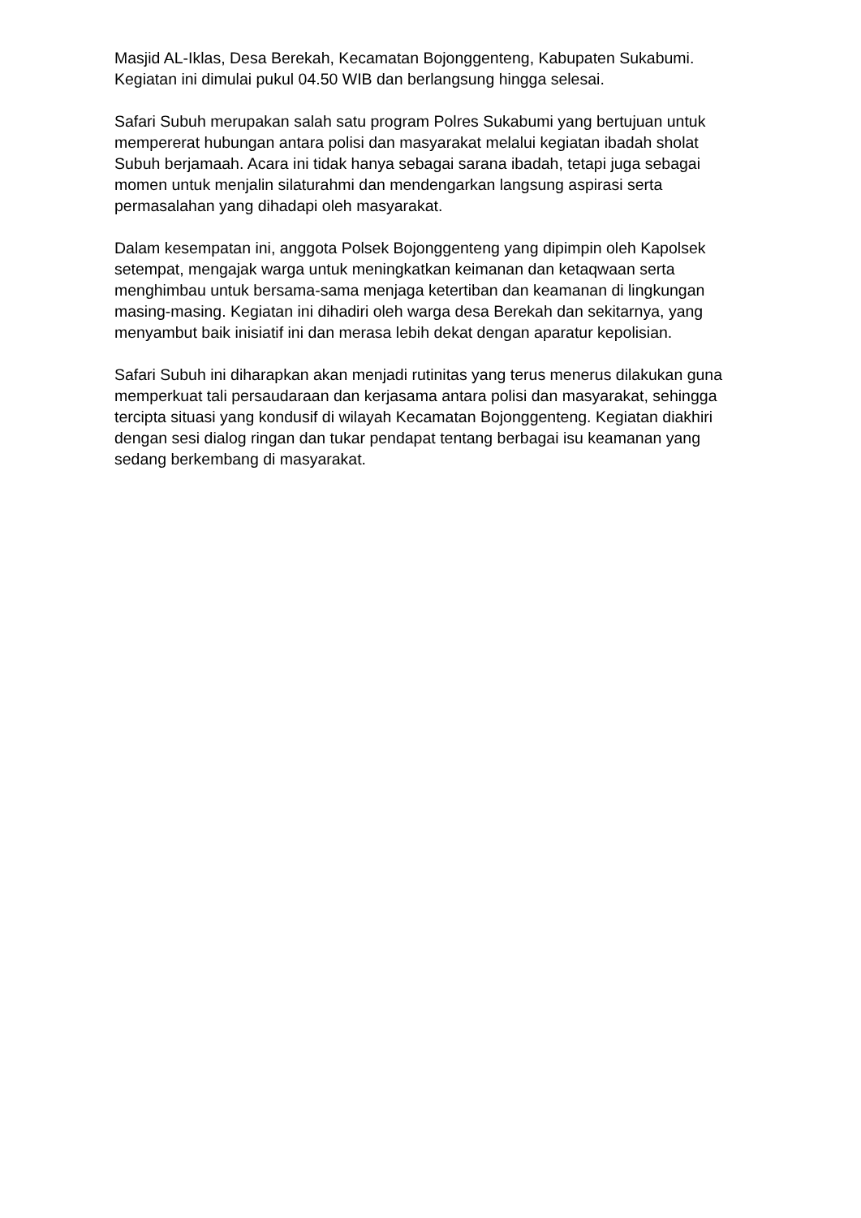Masjid AL-Iklas, Desa Berekah, Kecamatan Bojonggenteng, Kabupaten Sukabumi. Kegiatan ini dimulai pukul 04.50 WIB dan berlangsung hingga selesai.
Safari Subuh merupakan salah satu program Polres Sukabumi yang bertujuan untuk mempererat hubungan antara polisi dan masyarakat melalui kegiatan ibadah sholat Subuh berjamaah. Acara ini tidak hanya sebagai sarana ibadah, tetapi juga sebagai momen untuk menjalin silaturahmi dan mendengarkan langsung aspirasi serta permasalahan yang dihadapi oleh masyarakat.
Dalam kesempatan ini, anggota Polsek Bojonggenteng yang dipimpin oleh Kapolsek setempat, mengajak warga untuk meningkatkan keimanan dan ketaqwaan serta menghimbau untuk bersama-sama menjaga ketertiban dan keamanan di lingkungan masing-masing. Kegiatan ini dihadiri oleh warga desa Berekah dan sekitarnya, yang menyambut baik inisiatif ini dan merasa lebih dekat dengan aparatur kepolisian.
Safari Subuh ini diharapkan akan menjadi rutinitas yang terus menerus dilakukan guna memperkuat tali persaudaraan dan kerjasama antara polisi dan masyarakat, sehingga tercipta situasi yang kondusif di wilayah Kecamatan Bojonggenteng. Kegiatan diakhiri dengan sesi dialog ringan dan tukar pendapat tentang berbagai isu keamanan yang sedang berkembang di masyarakat.